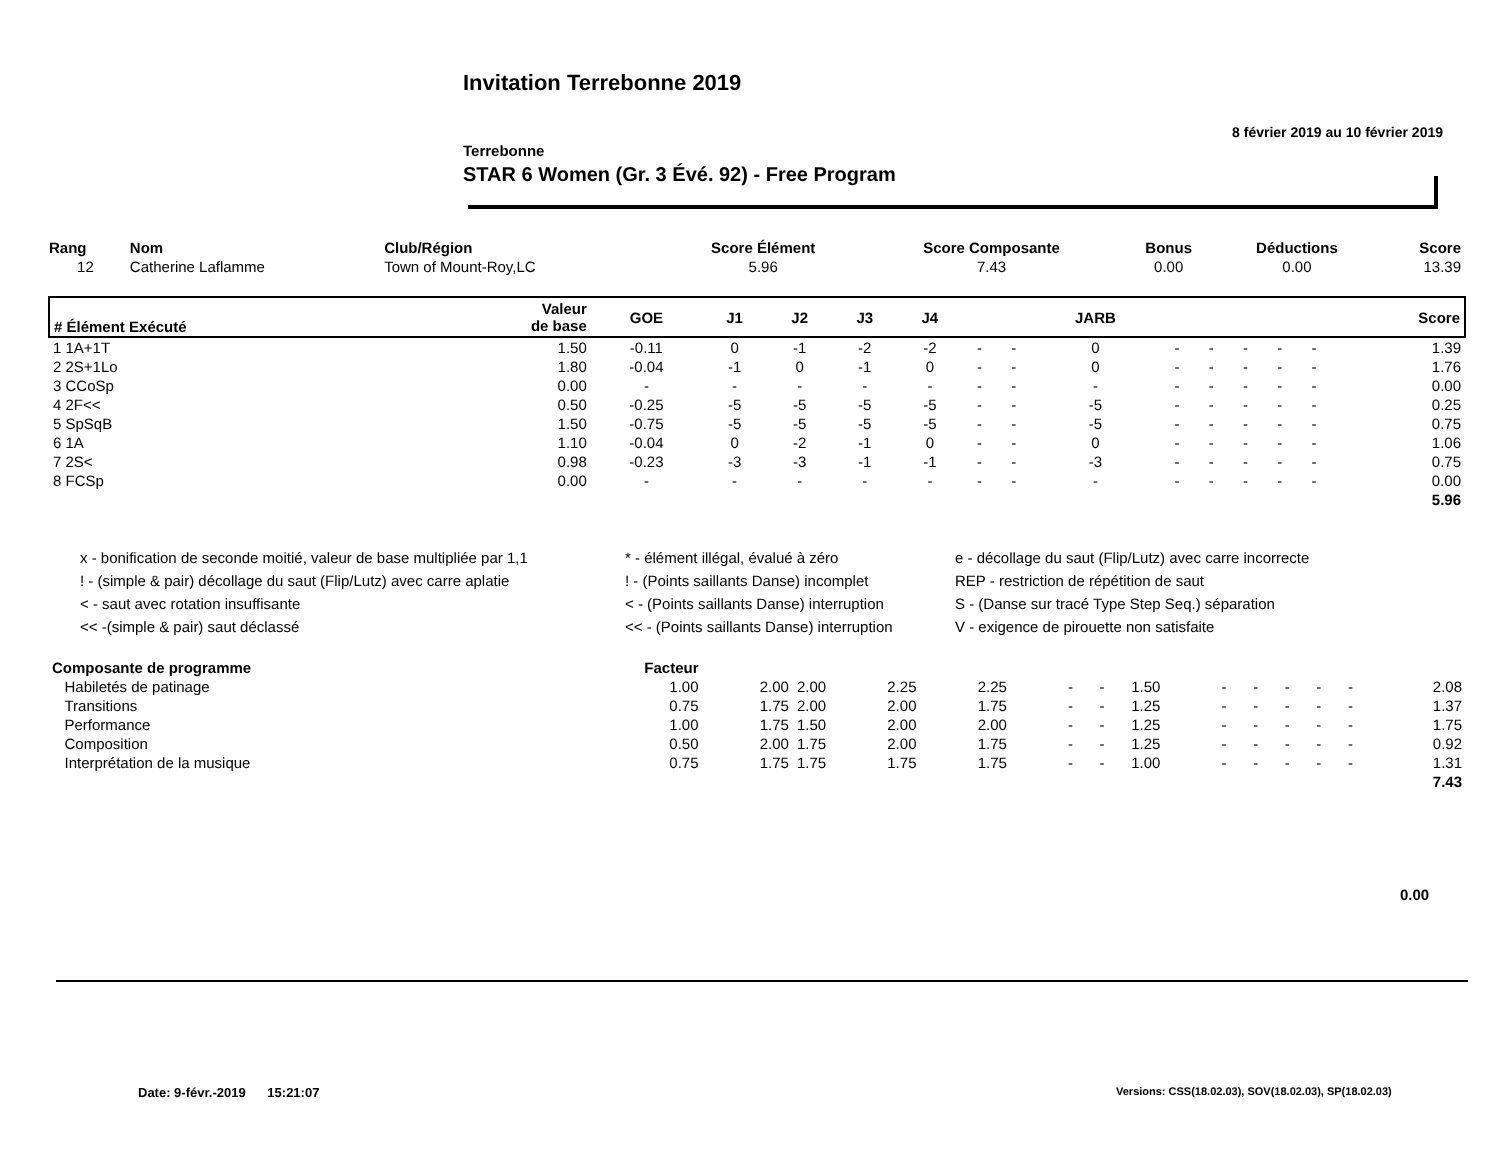Invitation Terrebonne 2019
8 février 2019 au 10 février 2019
Terrebonne
STAR 6 Women (Gr. 3 Évé. 92) - Free Program
| Rang | Nom | Club/Région | Score Élément | Score Composante | Bonus | Déductions | Score |
| --- | --- | --- | --- | --- | --- | --- | --- |
| 12 | Catherine Laflamme | Town of Mount-Roy,LC | 5.96 | 7.43 | 0.00 | 0.00 | 13.39 |
| # Élément Exécuté | Valeur de base | GOE | J1 | J2 | J3 | J4 | | | JARB | | | | | | Score |
| --- | --- | --- | --- | --- | --- | --- | --- | --- | --- | --- | --- | --- | --- | --- | --- |
| 1 1A+1T | 1.50 | -0.11 | 0 | -1 | -2 | -2 | - | - | 0 | - | - | - | - | - | 1.39 |
| 2 2S+1Lo | 1.80 | -0.04 | -1 | 0 | -1 | 0 | - | - | 0 | - | - | - | - | - | 1.76 |
| 3 CCoSp | 0.00 | - | - | - | - | - | - | - | - | - | - | - | - | - | 0.00 |
| 4 2F<< | 0.50 | -0.25 | -5 | -5 | -5 | -5 | - | - | -5 | - | - | - | - | - | 0.25 |
| 5 SpSqB | 1.50 | -0.75 | -5 | -5 | -5 | -5 | - | - | -5 | - | - | - | - | - | 0.75 |
| 6 1A | 1.10 | -0.04 | 0 | -2 | -1 | 0 | - | - | 0 | - | - | - | - | - | 1.06 |
| 7 2S< | 0.98 | -0.23 | -3 | -3 | -1 | -1 | - | - | -3 | - | - | - | - | - | 0.75 |
| 8 FCSp | 0.00 | - | - | - | - | - | - | - | - | - | - | - | - | - | 0.00 |
| | | | | | | | | | | | | | | | 5.96 |
x - bonification de seconde moitié, valeur de base multipliée par 1,1
* - élément illégal, évalué à zéro
e - décollage du saut (Flip/Lutz) avec carre incorrecte
! - (simple & pair) décollage du saut (Flip/Lutz) avec carre aplatie
! - (Points saillants Danse) incomplet
REP - restriction de répétition de saut
< - saut avec rotation insuffisante
< - (Points saillants Danse) interruption
S - (Danse sur tracé Type Step Seq.) séparation
<< -(simple & pair) saut déclassé
<< - (Points saillants Danse) interruption
V - exigence de pirouette non satisfaite
| Composante de programme | Facteur | | | | | | | | | | | | | |
| --- | --- | --- | --- | --- | --- | --- | --- | --- | --- | --- | --- | --- | --- | --- |
| Habiletés de patinage | 1.00 | 2.00 | 2.00 | 2.25 | 2.25 | - | - | 1.50 | - | - | - | - | - | 2.08 |
| Transitions | 0.75 | 1.75 | 2.00 | 2.00 | 1.75 | - | - | 1.25 | - | - | - | - | - | 1.37 |
| Performance | 1.00 | 1.75 | 1.50 | 2.00 | 2.00 | - | - | 1.25 | - | - | - | - | - | 1.75 |
| Composition | 0.50 | 2.00 | 1.75 | 2.00 | 1.75 | - | - | 1.25 | - | - | - | - | - | 0.92 |
| Interprétation de la musique | 0.75 | 1.75 | 1.75 | 1.75 | 1.75 | - | - | 1.00 | - | - | - | - | - | 1.31 |
| | | | | | | | | | | | | | | 7.43 |
0.00
Date: 9-févr.-2019 15:21:07
Versions: CSS(18.02.03), SOV(18.02.03), SP(18.02.03)